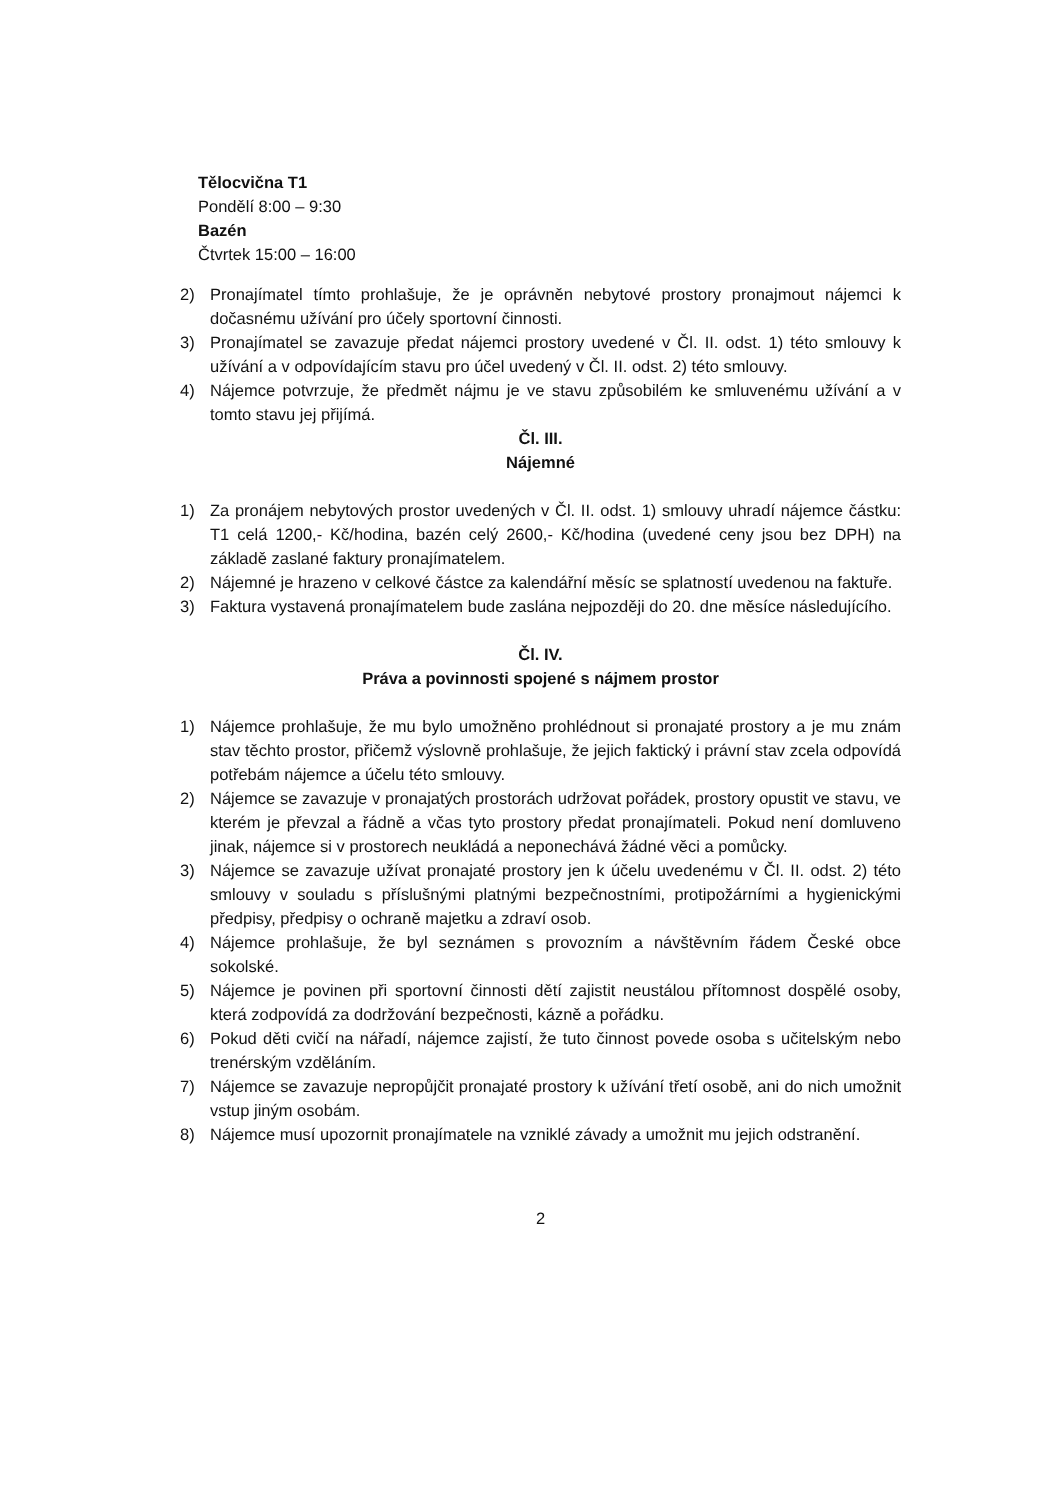Tělocvična T1
Pondělí 8:00 – 9:30
Bazén
Čtvrtek 15:00 – 16:00
2) Pronajímatel tímto prohlašuje, že je oprávněn nebytové prostory pronajmout nájemci k dočasnému užívání pro účely sportovní činnosti.
3) Pronajímatel se zavazuje předat nájemci prostory uvedené v Čl. II. odst. 1) této smlouvy k užívání a v odpovídajícím stavu pro účel uvedený v Čl. II. odst. 2) této smlouvy.
4) Nájemce potvrzuje, že předmět nájmu je ve stavu způsobilém ke smluvenému užívání a v tomto stavu jej přijímá.
Čl. III.
Nájemné
1) Za pronájem nebytových prostor uvedených v Čl. II. odst. 1) smlouvy uhradí nájemce částku: T1 celá 1200,- Kč/hodina, bazén celý 2600,- Kč/hodina (uvedené ceny jsou bez DPH) na základě zaslané faktury pronajímatelem.
2) Nájemné je hrazeno v celkové částce za kalendářní měsíc se splatností uvedenou na faktuře.
3) Faktura vystavená pronajímatelem bude zaslána nejpozději do 20. dne měsíce následujícího.
Čl. IV.
Práva a povinnosti spojené s nájmem prostor
1) Nájemce prohlašuje, že mu bylo umožněno prohlédnout si pronajaté prostory a je mu znám stav těchto prostor, přičemž výslovně prohlašuje, že jejich faktický i právní stav zcela odpovídá potřebám nájemce a účelu této smlouvy.
2) Nájemce se zavazuje v pronajatých prostorách udržovat pořádek, prostory opustit ve stavu, ve kterém je převzal a řádně a včas tyto prostory předat pronajímateli. Pokud není domluveno jinak, nájemce si v prostorech neukládá a neponechává žádné věci a pomůcky.
3) Nájemce se zavazuje užívat pronajaté prostory jen k účelu uvedenému v Čl. II. odst. 2) této smlouvy v souladu s příslušnými platnými bezpečnostními, protipožárními a hygienickými předpisy, předpisy o ochraně majetku a zdraví osob.
4) Nájemce prohlašuje, že byl seznámen s provozním a návštěvním řádem České obce sokolské.
5) Nájemce je povinen při sportovní činnosti dětí zajistit neustálou přítomnost dospělé osoby, která zodpovídá za dodržování bezpečnosti, kázně a pořádku.
6) Pokud děti cvičí na nářadí, nájemce zajistí, že tuto činnost povede osoba s učitelským nebo trenérským vzděláním.
7) Nájemce se zavazuje nepropůjčit pronajaté prostory k užívání třetí osobě, ani do nich umožnit vstup jiným osobám.
8) Nájemce musí upozornit pronajímatele na vzniklé závady a umožnit mu jejich odstranění.
2